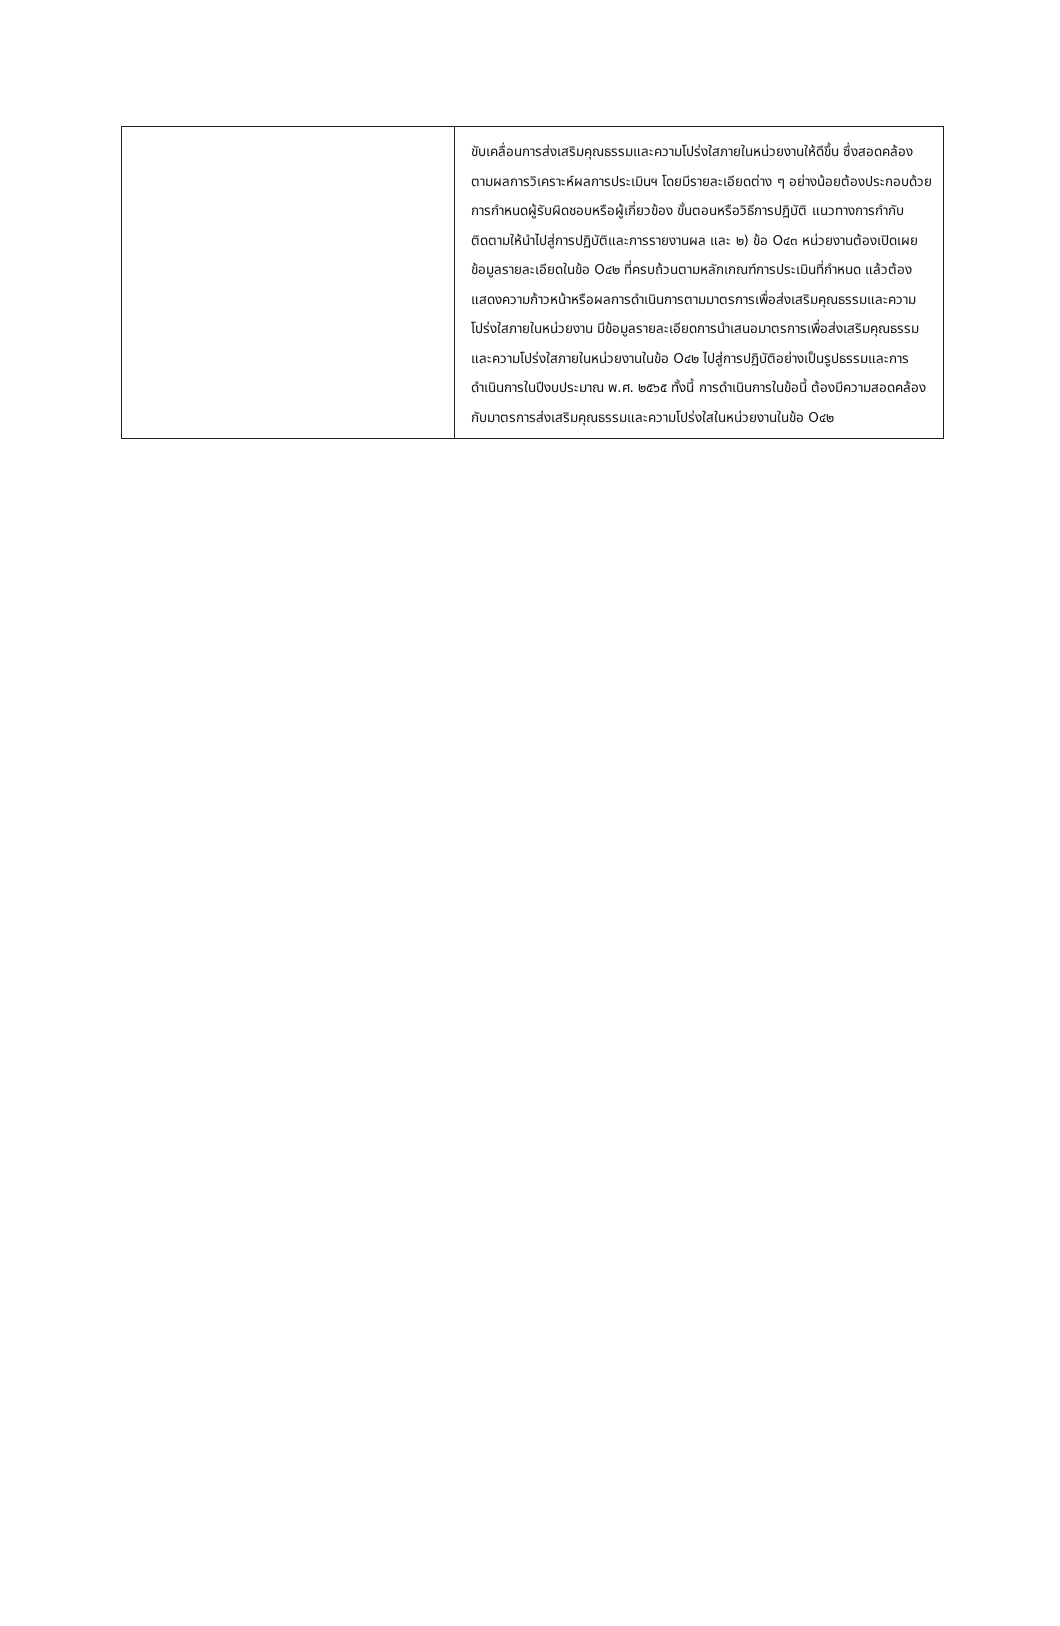| | ขับเคลื่อนการส่งเสริมคุณธรรมและความโปร่งใสภายในหน่วยงานให้ดีขึ้น ซึ่งสอดคล้องตามผลการวิเคราะห์ผลการประเมินฯ โดยมีรายละเอียดต่าง ๆ อย่างน้อยต้องประกอบด้วย การกำหนดผู้รับผิดชอบหรือผู้เกี่ยวข้อง ขั้นตอนหรือวิธีการปฏิบัติ แนวทางการกำกับติดตามให้นำไปสู่การปฏิบัติและการรายงานผล และ ๒) ข้อ O๔๓ หน่วยงานต้องเปิดเผยข้อมูลรายละเอียดในข้อ O๔๒ ที่ครบถ้วนตามหลักเกณฑ์การประเมินที่กำหนด แล้วต้องแสดงความก้าวหน้าหรือผลการดำเนินการตามมาตรการเพื่อส่งเสริมคุณธรรมและความโปร่งใสภายในหน่วยงาน มีข้อมูลรายละเอียดการนำเสนอมาตรการเพื่อส่งเสริมคุณธรรมและความโปร่งใสภายในหน่วยงานในข้อ O๔๒ ไปสู่การปฏิบัติอย่างเป็นรูปธรรมและการดำเนินการในปีงบประมาณ พ.ศ. ๒๕๖๕ ทั้งนี้ การดำเนินการในข้อนี้ ต้องมีความสอดคล้องกับมาตรการส่งเสริมคุณธรรมและความโปร่งใสในหน่วยงานในข้อ O๔๒ |